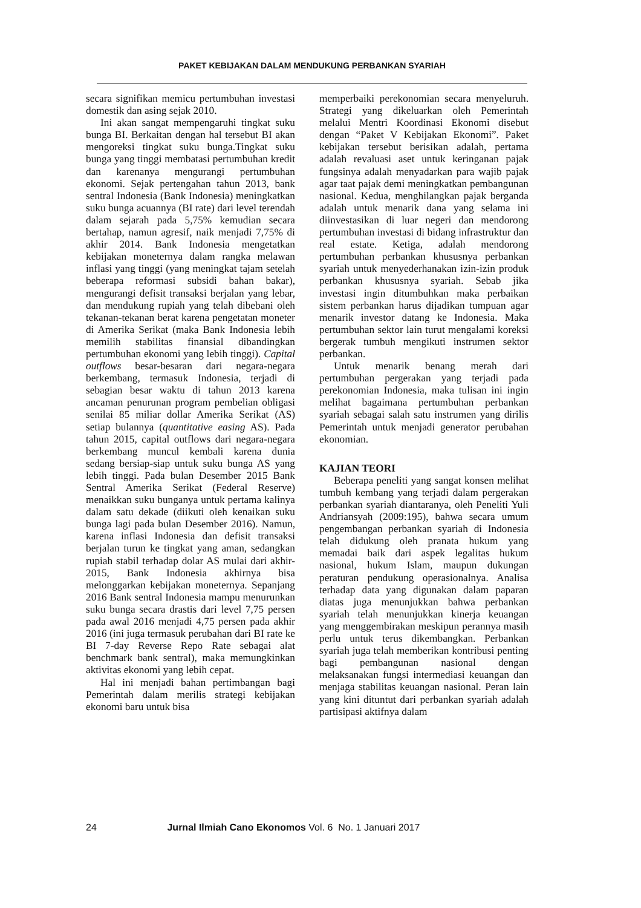PAKET KEBIJAKAN DALAM MENDUKUNG PERBANKAN SYARIAH
secara signifikan memicu pertumbuhan investasi domestik dan asing sejak 2010.
Ini akan sangat mempengaruhi tingkat suku bunga BI. Berkaitan dengan hal tersebut BI akan mengoreksi tingkat suku bunga.Tingkat suku bunga yang tinggi membatasi pertumbuhan kredit dan karenanya mengurangi pertumbuhan ekonomi. Sejak pertengahan tahun 2013, bank sentral Indonesia (Bank Indonesia) meningkatkan suku bunga acuannya (BI rate) dari level terendah dalam sejarah pada 5,75% kemudian secara bertahap, namun agresif, naik menjadi 7,75% di akhir 2014. Bank Indonesia mengetatkan kebijakan moneternya dalam rangka melawan inflasi yang tinggi (yang meningkat tajam setelah beberapa reformasi subsidi bahan bakar), mengurangi defisit transaksi berjalan yang lebar, dan mendukung rupiah yang telah dibebani oleh tekanan-tekanan berat karena pengetatan moneter di Amerika Serikat (maka Bank Indonesia lebih memilih stabilitas finansial dibandingkan pertumbuhan ekonomi yang lebih tinggi). Capital outflows besar-besaran dari negara-negara berkembang, termasuk Indonesia, terjadi di sebagian besar waktu di tahun 2013 karena ancaman penurunan program pembelian obligasi senilai 85 miliar dollar Amerika Serikat (AS) setiap bulannya (quantitative easing AS). Pada tahun 2015, capital outflows dari negara-negara berkembang muncul kembali karena dunia sedang bersiap-siap untuk suku bunga AS yang lebih tinggi. Pada bulan Desember 2015 Bank Sentral Amerika Serikat (Federal Reserve) menaikkan suku bunganya untuk pertama kalinya dalam satu dekade (diikuti oleh kenaikan suku bunga lagi pada bulan Desember 2016). Namun, karena inflasi Indonesia dan defisit transaksi berjalan turun ke tingkat yang aman, sedangkan rupiah stabil terhadap dolar AS mulai dari akhir-2015, Bank Indonesia akhirnya bisa melonggarkan kebijakan moneternya. Sepanjang 2016 Bank sentral Indonesia mampu menurunkan suku bunga secara drastis dari level 7,75 persen pada awal 2016 menjadi 4,75 persen pada akhir 2016 (ini juga termasuk perubahan dari BI rate ke BI 7-day Reverse Repo Rate sebagai alat benchmark bank sentral), maka memungkinkan aktivitas ekonomi yang lebih cepat.
Hal ini menjadi bahan pertimbangan bagi Pemerintah dalam merilis strategi kebijakan ekonomi baru untuk bisa
memperbaiki perekonomian secara menyeluruh. Strategi yang dikeluarkan oleh Pemerintah melalui Mentri Koordinasi Ekonomi disebut dengan “Paket V Kebijakan Ekonomi”. Paket kebijakan tersebut berisikan adalah, pertama adalah revaluasi aset untuk keringanan pajak fungsinya adalah menyadarkan para wajib pajak agar taat pajak demi meningkatkan pembangunan nasional. Kedua, menghilangkan pajak berganda adalah untuk menarik dana yang selama ini diinvestasikan di luar negeri dan mendorong pertumbuhan investasi di bidang infrastruktur dan real estate. Ketiga, adalah mendorong pertumbuhan perbankan khususnya perbankan syariah untuk menyederhanakan izin-izin produk perbankan khususnya syariah. Sebab jika investasi ingin ditumbuhkan maka perbaikan sistem perbankan harus dijadikan tumpuan agar menarik investor datang ke Indonesia. Maka pertumbuhan sektor lain turut mengalami koreksi bergerak tumbuh mengikuti instrumen sektor perbankan.
Untuk menarik benang merah dari pertumbuhan pergerakan yang terjadi pada perekonomian Indonesia, maka tulisan ini ingin melihat bagaimana pertumbuhan perbankan syariah sebagai salah satu instrumen yang dirilis Pemerintah untuk menjadi generator perubahan ekonomian.
KAJIAN TEORI
Beberapa peneliti yang sangat konsen melihat tumbuh kembang yang terjadi dalam pergerakan perbankan syariah diantaranya, oleh Peneliti Yuli Andriansyah (2009:195), bahwa secara umum pengembangan perbankan syariah di Indonesia telah didukung oleh pranata hukum yang memadai baik dari aspek legalitas hukum nasional, hukum Islam, maupun dukungan peraturan pendukung operasionalnya. Analisa terhadap data yang digunakan dalam paparan diatas juga menunjukkan bahwa perbankan syariah telah menunjukkan kinerja keuangan yang menggembirakan meskipun perannya masih perlu untuk terus dikembangkan. Perbankan syariah juga telah memberikan kontribusi penting bagi pembangunan nasional dengan melaksanakan fungsi intermediasi keuangan dan menjaga stabilitas keuangan nasional. Peran lain yang kini dituntut dari perbankan syariah adalah partisipasi aktifnya dalam
24 Jurnal Ilmiah Cano Ekonomos Vol. 6 No. 1 Januari 2017